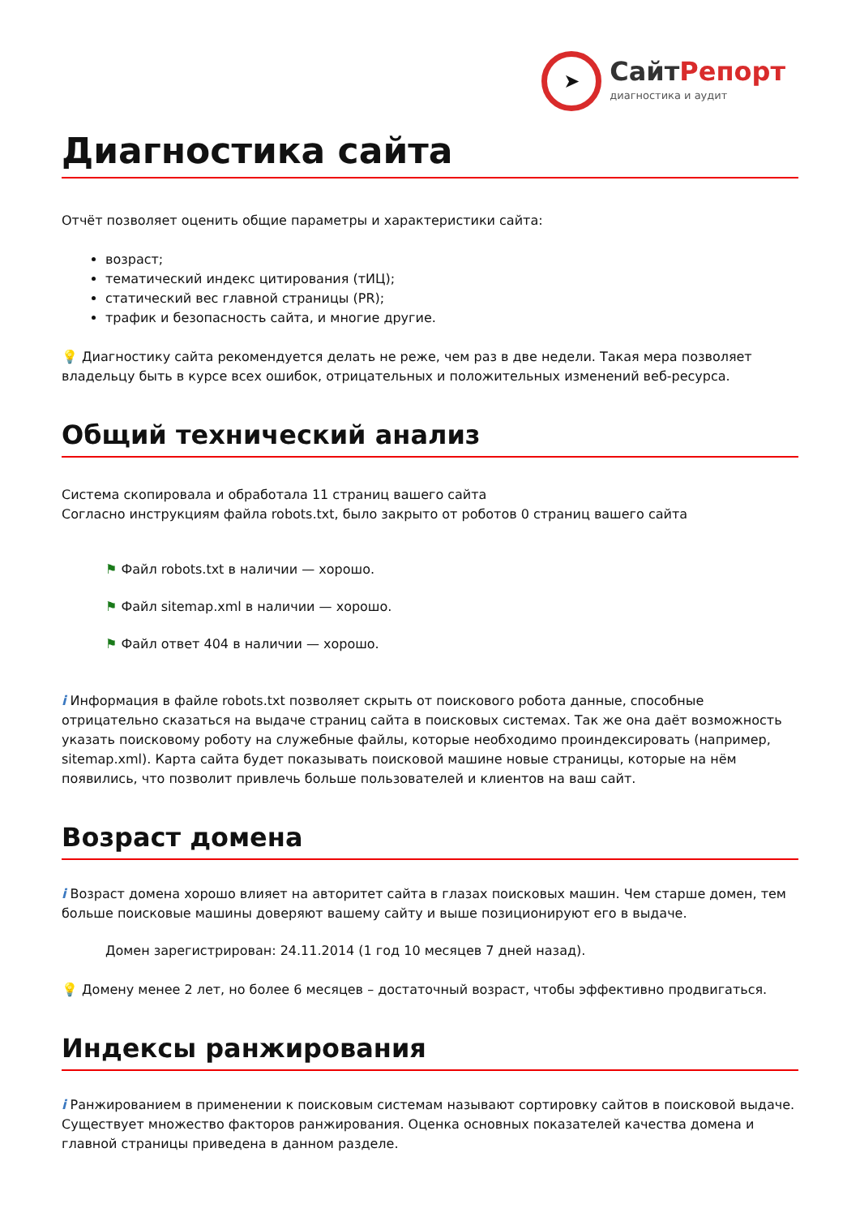➤
СайтРепорт
диагностика и аудит
Диагностика сайта
Отчёт позволяет оценить общие параметры и характеристики сайта:
возраст;
тематический индекс цитирования (тИЦ);
статический вес главной страницы (PR);
трафик и безопасность сайта, и многие другие.
💡 Диагностику сайта рекомендуется делать не реже, чем раз в две недели. Такая мера позволяет владельцу быть в курсе всех ошибок, отрицательных и положительных изменений веб-ресурса.
Общий технический анализ
Система скопировала и обработала 11 страниц вашего сайта
Согласно инструкциям файла robots.txt, было закрыто от роботов 0 страниц вашего сайта
⚑ Файл robots.txt в наличии — хорошо.
⚑ Файл sitemap.xml в наличии — хорошо.
⚑ Файл ответ 404 в наличии — хорошо.
i Информация в файле robots.txt позволяет скрыть от поискового робота данные, способные отрицательно сказаться на выдаче страниц сайта в поисковых системах. Так же она даёт возможность указать поисковому роботу на служебные файлы, которые необходимо проиндексировать (например, sitemap.xml). Карта сайта будет показывать поисковой машине новые страницы, которые на нём появились, что позволит привлечь больше пользователей и клиентов на ваш сайт.
Возраст домена
i Возраст домена хорошо влияет на авторитет сайта в глазах поисковых машин. Чем старше домен, тем больше поисковые машины доверяют вашему сайту и выше позиционируют его в выдаче.
Домен зарегистрирован: 24.11.2014 (1 год 10 месяцев 7 дней назад).
💡 Домену менее 2 лет, но более 6 месяцев – достаточный возраст, чтобы эффективно продвигаться.
Индексы ранжирования
i Ранжированием в применении к поисковым системам называют сортировку сайтов в поисковой выдаче. Существует множество факторов ранжирования. Оценка основных показателей качества домена и главной страницы приведена в данном разделе.